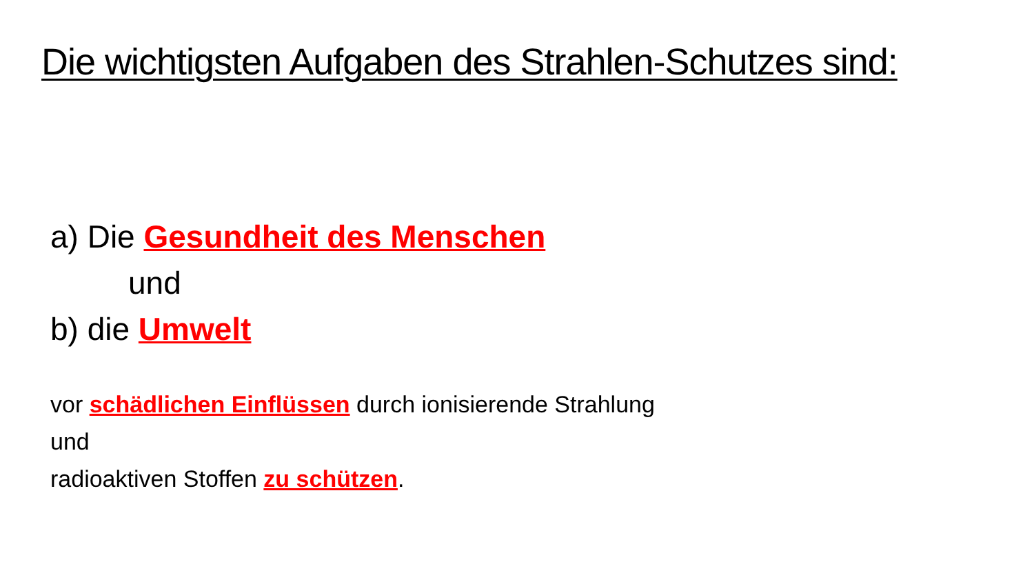Die wichtigsten Aufgaben des Strahlen-Schutzes sind:
a) Die Gesundheit des Menschen
und
b) die Umwelt
vor schädlichen Einflüssen durch ionisierende Strahlung
und
radioaktiven Stoffen zu schützen.